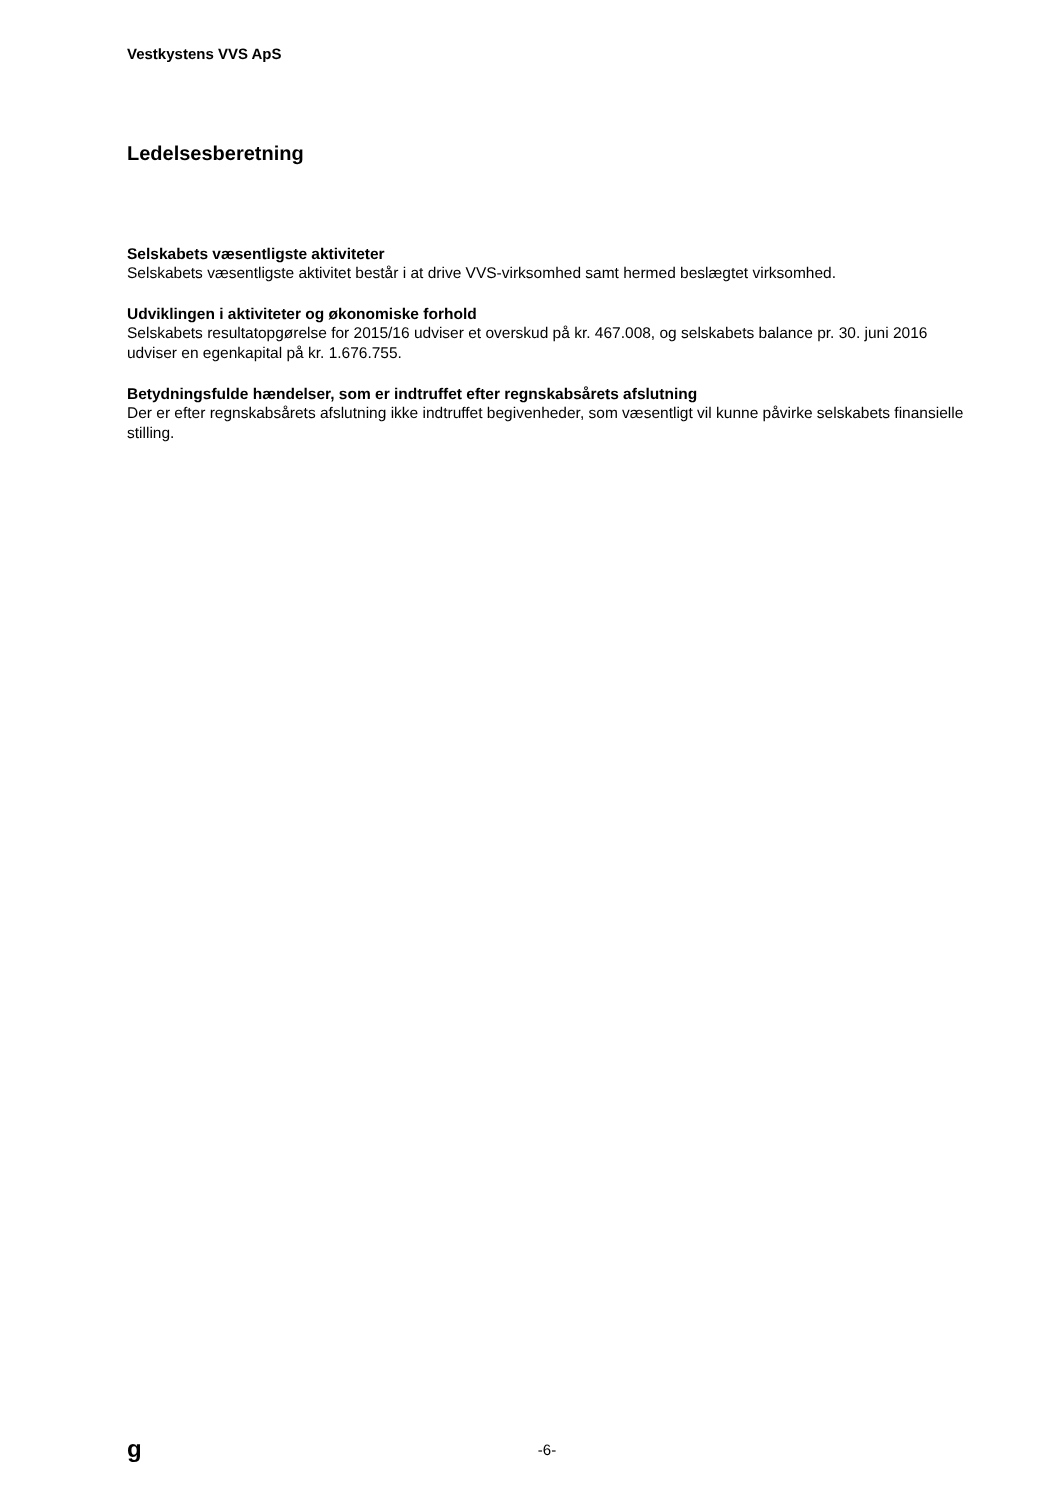Vestkystens VVS ApS
Ledelsesberetning
Selskabets væsentligste aktiviteter
Selskabets væsentligste aktivitet består i at drive VVS-virksomhed samt hermed beslægtet virksomhed.
Udviklingen i aktiviteter og økonomiske forhold
Selskabets resultatopgørelse for 2015/16 udviser et overskud på kr. 467.008, og selskabets balance pr. 30. juni 2016 udviser en egenkapital på kr. 1.676.755.
Betydningsfulde hændelser, som er indtruffet efter regnskabsårets afslutning
Der er efter regnskabsårets afslutning ikke indtruffet begivenheder, som væsentligt vil kunne påvirke selskabets finansielle stilling.
ɡ -6-